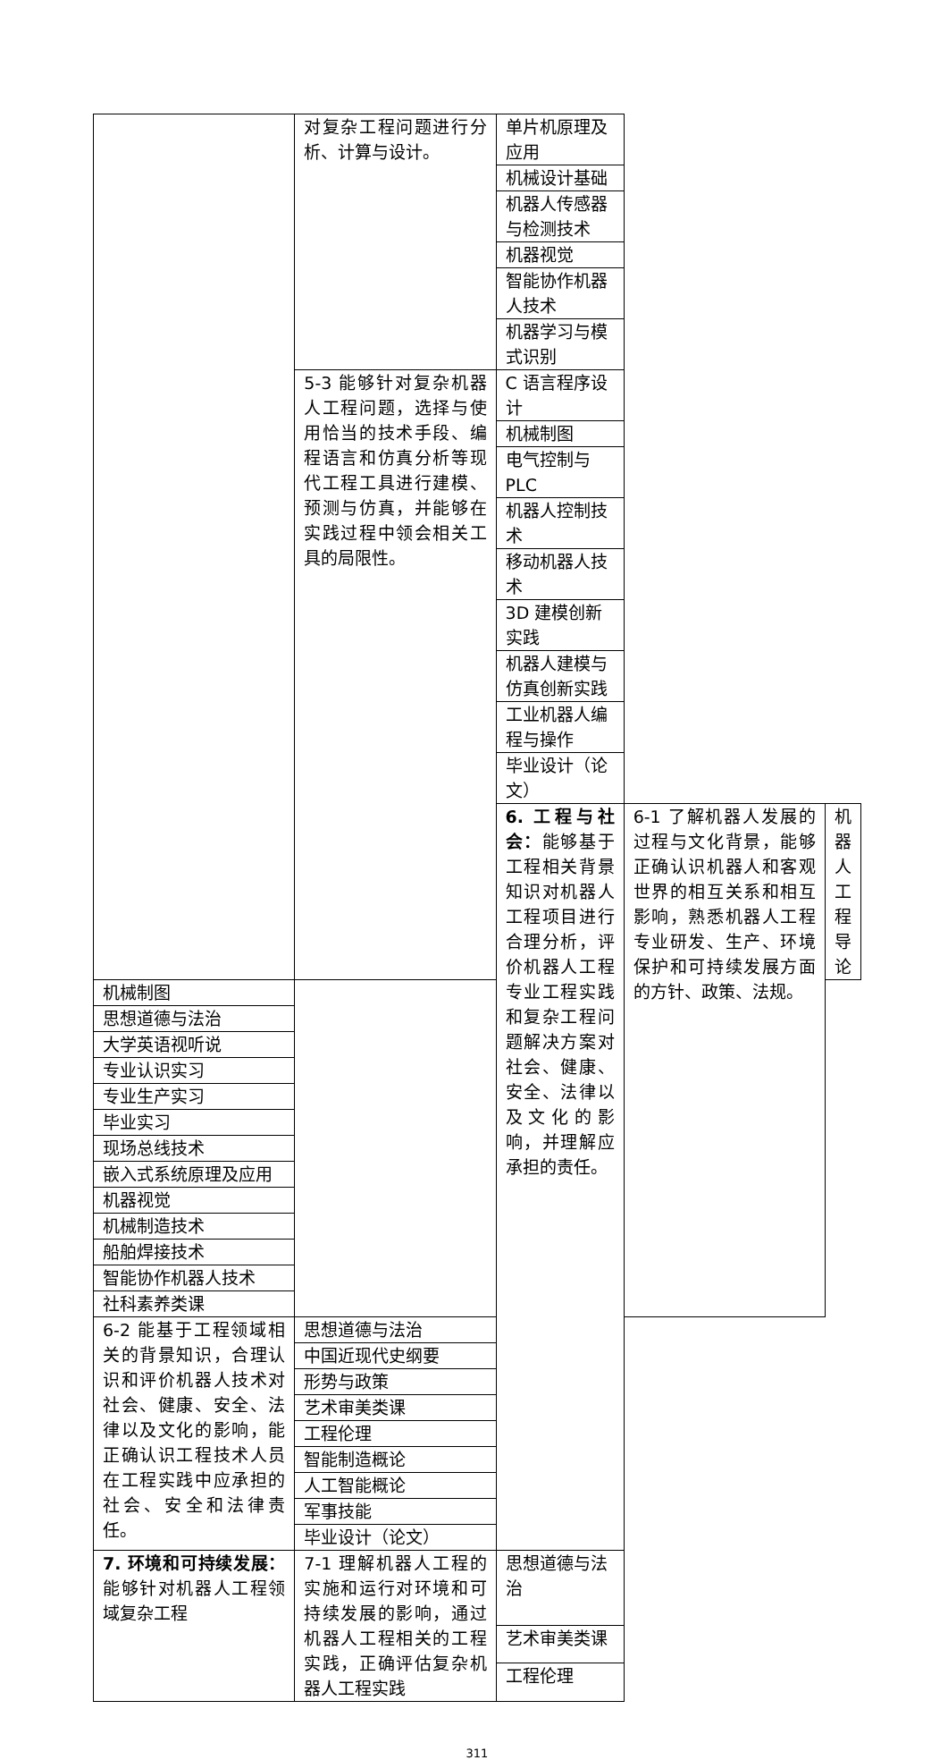| | 对复杂工程问题进行分析、计算与设计。 | 单片机原理及应用 | | |
| | | 机械设计基础 | | |
| | | 机器人传感器与检测技术 | | |
| | | 机器视觉 | | |
| | | 智能协作机器人技术 | | |
| | | 机器学习与模式识别 | | |
| | 5-3 能够针对复杂机器人工程问题，选择与使用恰当的技术手段、编程语言和仿真分析等现代工程工具进行建模、预测与仿真，并能够在实践过程中领会相关工具的局限性。 | C 语言程序设计 | | |
| | | 机械制图 | | |
| | | 电气控制与 PLC | | |
| | | 机器人控制技术 | | |
| | | 移动机器人技术 | | |
| | | 3D 建模创新实践 | | |
| | | 机器人建模与仿真创新实践 | | |
| | | 工业机器人编程与操作 | | |
| | | 毕业设计（论文） | | |
| | | 6. 工程与社会： 能够基于工程相关背景知识对机器人工程项目进行合理分析，评价机器人工程专业工程实践和复杂工程问题解决方案对社会、健康、安全、法律以及文化的影响，并理解应承担的责任。 | 6-1 了解机器人发展的过程与文化背景，能够正确认识机器人和客观世界的相互关系和相互影响，熟悉机器人工程专业研发、生产、环境保护和可持续发展方面的方针、政策、法规。 | 机器人工程导论 |
| 机械制图 | | | | |
| 思想道德与法治 | | | | |
| 大学英语视听说 | | | | |
| 专业认识实习 | | | | |
| 专业生产实习 | | | | |
| 毕业实习 | | | | |
| 现场总线技术 | | | | |
| 嵌入式系统原理及应用 | | | | |
| 机器视觉 | | | | |
| 机械制造技术 | | | | |
| 船舶焊接技术 | | | | |
| 智能协作机器人技术 | | | | |
| 社科素养类课 | | | | |
| 6-2 能基于工程领域相关的背景知识，合理认识和评价机器人技术对社会、健康、安全、法律以及文化的影响，能正确认识工程技术人员在工程实践中应承担的社会、安全和法律责任。 | 思想道德与法治 | | | |
| | 中国近现代史纲要 | | | |
| | 形势与政策 | | | |
| | 艺术审美类课 | | | |
| | 工程伦理 | | | |
| | 智能制造概论 | | | |
| | 人工智能概论 | | | |
| | 军事技能 | | | |
| | 毕业设计（论文） | | | |
| 7. 环境和可持续发展： 能够针对机器人工程领域复杂工程 | 7-1 理解机器人工程的实施和运行对环境和可持续发展的影响，通过机器人工程相关的工程实践，正确评估复杂机器人工程实践 | 思想道德与法治 | | |
| | | 艺术审美类课 | | |
| | | 工程伦理 | | |
311